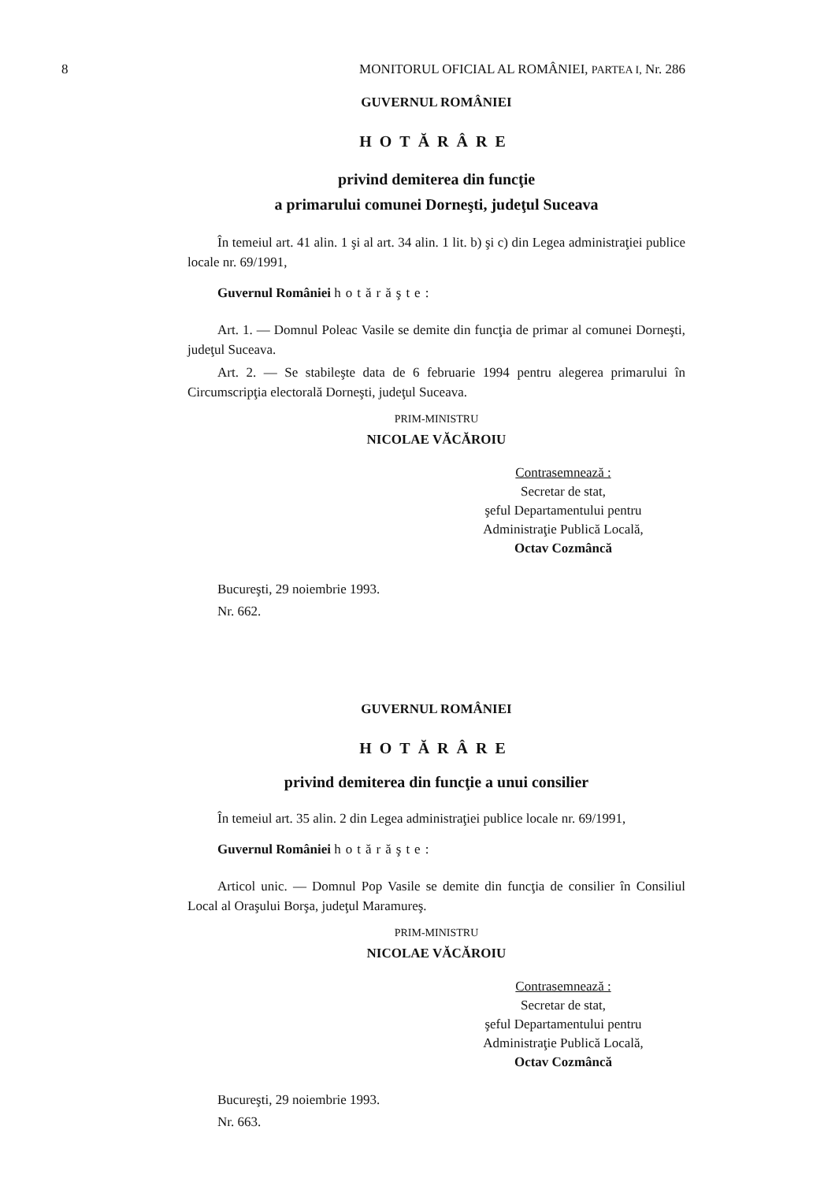8 MONITORUL OFICIAL AL ROMÂNIEI, PARTEA I, Nr. 286
GUVERNUL ROMÂNIEI
HOTĂRÂRE
privind demiterea din funcţie
a primarului comunei Dorneşti, judeţul Suceava
În temeiul art. 41 alin. 1 şi al art. 34 alin. 1 lit. b) şi c) din Legea administraţiei publice locale nr. 69/1991,
Guvernul României hotărăşte:
Art. 1. — Domnul Poleac Vasile se demite din funcţia de primar al comunei Dorneşti, judeţul Suceava.
Art. 2. — Se stabileşte data de 6 februarie 1994 pentru alegerea primarului în Circumscripţia electorală Dorneşti, judeţul Suceava.
PRIM-MINISTRU
NICOLAE VĂCĂROIU
Contrasemnează :
Secretar de stat,
şeful Departamentului pentru
Administraţie Publică Locală,
Octav Cozmâncă
Bucureşti, 29 noiembrie 1993.
Nr. 662.
GUVERNUL ROMÂNIEI
HOTĂRÂRE
privind demiterea din funcţie a unui consilier
În temeiul art. 35 alin. 2 din Legea administraţiei publice locale nr. 69/1991,
Guvernul României hotărăşte:
Articol unic. — Domnul Pop Vasile se demite din funcţia de consilier în Consiliul Local al Oraşului Borşa, judeţul Maramureş.
PRIM-MINISTRU
NICOLAE VĂCĂROIU
Contrasemnează :
Secretar de stat,
şeful Departamentului pentru
Administraţie Publică Locală,
Octav Cozmâncă
Bucureşti, 29 noiembrie 1993.
Nr. 663.